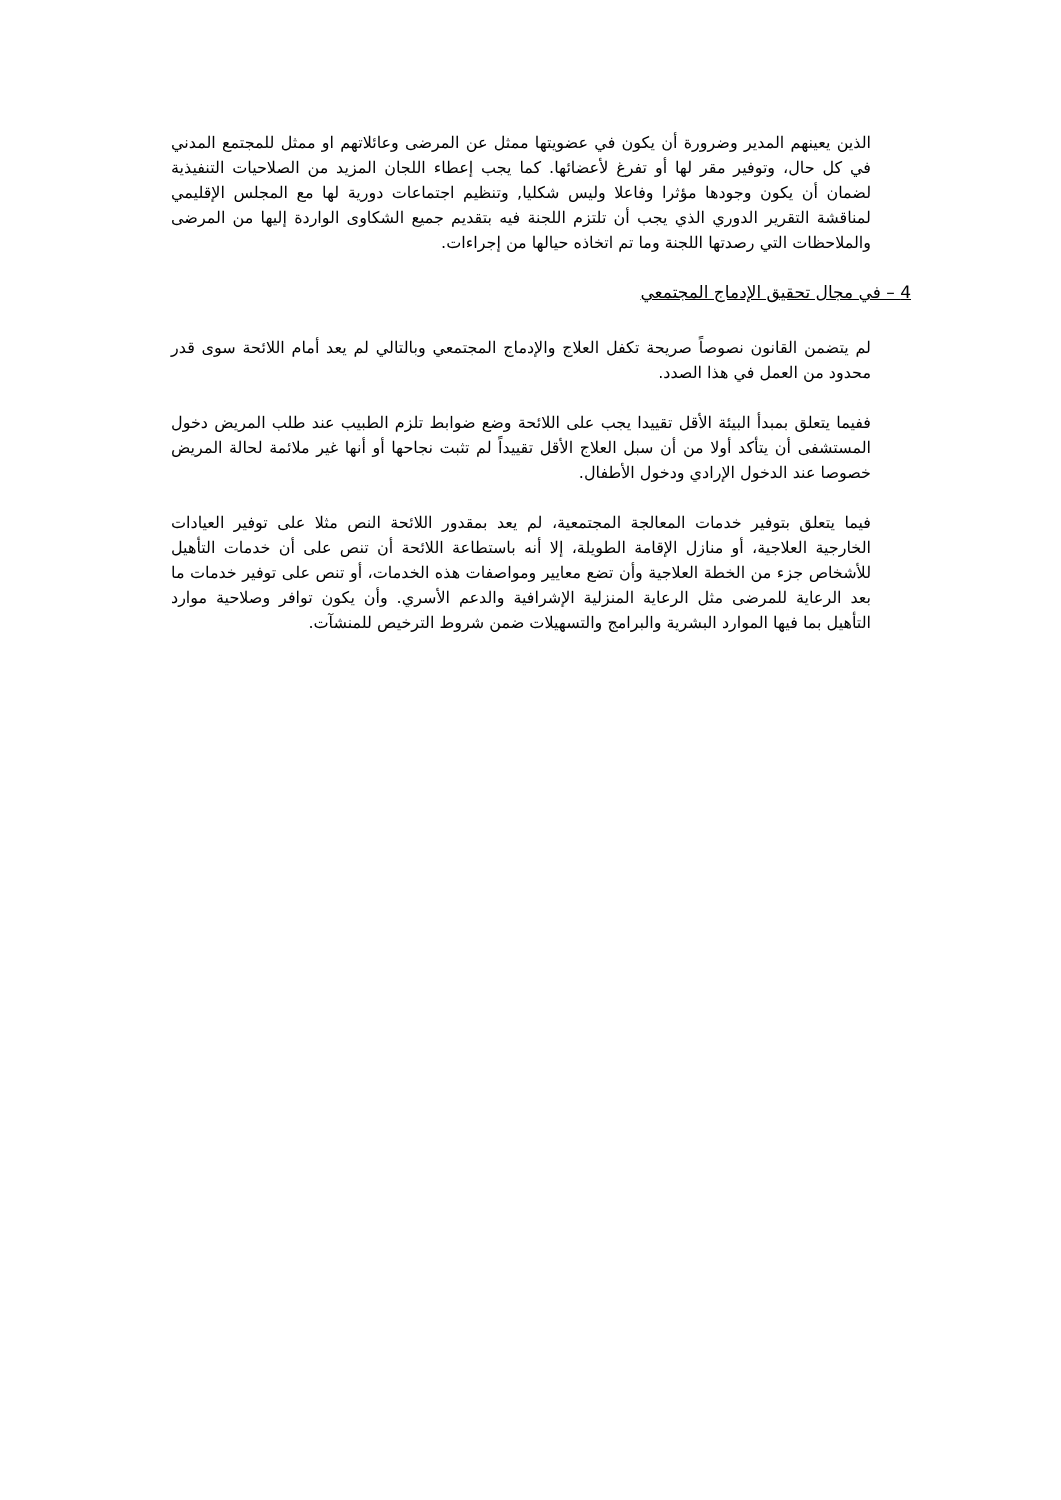الذين يعينهم المدير وضرورة أن يكون في عضويتها ممثل عن المرضى وعائلاتهم او ممثل للمجتمع المدني في كل حال، وتوفير مقر لها أو تفرغ لأعضائها. كما يجب إعطاء اللجان المزيد من الصلاحيات التنفيذية لضمان أن يكون وجودها مؤثرا وفاعلا وليس شكليا, وتنظيم اجتماعات دورية لها مع المجلس الإقليمي لمناقشة التقرير الدوري الذي يجب أن تلتزم اللجنة فيه بتقديم جميع الشكاوى الواردة إليها من المرضى والملاحظات التي رصدتها اللجنة وما تم اتخاذه حيالها من إجراءات.
4 – في مجال تحقيق الإدماج المجتمعي
لم يتضمن القانون نصوصاً صريحة تكفل العلاج والإدماج المجتمعي وبالتالي لم يعد أمام اللائحة سوى قدر محدود من العمل في هذا الصدد.
ففيما يتعلق بمبدأ البيئة الأقل تقييدا يجب على اللائحة وضع ضوابط تلزم الطبيب عند طلب المريض دخول المستشفى أن يتأكد أولا من أن سبل العلاج الأقل تقييداً لم تثبت نجاحها أو أنها غير ملائمة لحالة المريض خصوصا عند الدخول الإرادي ودخول الأطفال.
فيما يتعلق بتوفير خدمات المعالجة المجتمعية، لم يعد بمقدور اللائحة النص مثلا على توفير العيادات الخارجية العلاجية، أو منازل الإقامة الطويلة، إلا أنه باستطاعة اللائحة أن تنص على أن خدمات التأهيل للأشخاص جزء من الخطة العلاجية وأن تضع معايير ومواصفات هذه الخدمات، أو تنص على توفير خدمات ما بعد الرعاية للمرضى مثل الرعاية المنزلية الإشرافية والدعم الأسري. وأن يكون توافر وصلاحية موارد التأهيل بما فيها الموارد البشرية والبرامج والتسهيلات ضمن شروط الترخيص للمنشآت.